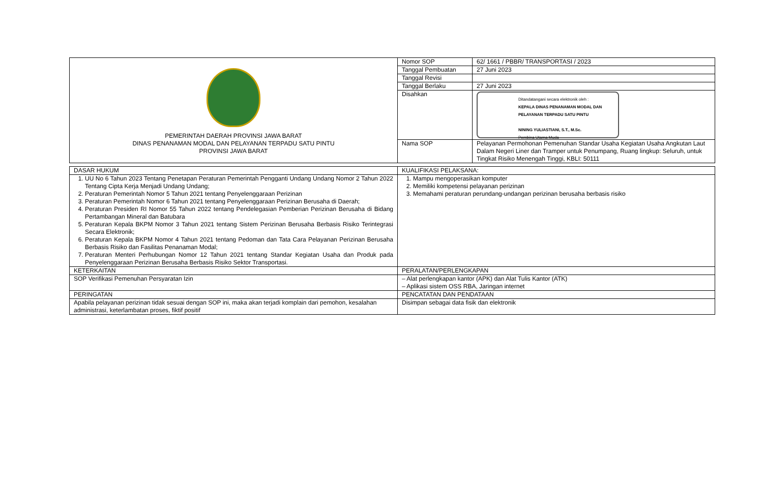| PEMERINTAH DAERAH PROVINSI JAWA BARAT DINAS PENANAMAN MODAL DAN PELAYANAN TERPADU SATU PINTU PROVINSI JAWA BARAT | Nomor SOP | 62/ 1661 / PBBR/ TRANSPORTASI / 2023 |
| | Tanggal Pembuatan | 27 Juni 2023 |
| | Tanggal Revisi | |
| | Tanggal Berlaku | 27 Juni 2023 |
| | Disahkan | Ditandatangani secara elektronik oleh : KEPALA DINAS PENANAMAN MODAL DAN PELAYANAN TERPADU SATU PINTU NINING YULIASTIANI, S.T., M.Sc. Pembina Utama Muda |
| | Nama SOP | Pelayanan Permohonan Pemenuhan Standar Usaha Kegiatan Usaha Angkutan Laut Dalam Negeri Liner dan Tramper untuk Penumpang, Ruang lingkup: Seluruh, untuk Tingkat Risiko Menengah Tinggi, KBLI: 50111 |
| DASAR HUKUM | KUALIFIKASI PELAKSANA: |
| 1. UU No 6 Tahun 2023 Tentang Penetapan Peraturan Pemerintah Pengganti Undang Undang Nomor 2 Tahun 2022 Tentang Cipta Kerja Menjadi Undang Undang; 2. Peraturan Pemerintah Nomor 5 Tahun 2021 tentang Penyelenggaraan Perizinan 3. Peraturan Pemerintah Nomor 6 Tahun 2021 tentang Penyelenggaraan Perizinan Berusaha di Daerah; 4. Peraturan Presiden RI Nomor 55 Tahun 2022 tentang Pendelegasian Pemberian Perizinan Berusaha di Bidang Pertambangan Mineral dan Batubara 5. Peraturan Kepala BKPM Nomor 3 Tahun 2021 tentang Sistem Perizinan Berusaha Berbasis Risiko Terintegrasi Secara Elektronik; 6. Peraturan Kepala BKPM Nomor 4 Tahun 2021 tentang Pedoman dan Tata Cara Pelayanan Perizinan Berusaha Berbasis Risiko dan Fasilitas Penanaman Modal; 7. Peraturan Menteri Perhubungan Nomor 12 Tahun 2021 tentang Standar Kegiatan Usaha dan Produk pada Penyelenggaraan Perizinan Berusaha Berbasis Risiko Sektor Transportasi. | 1. Mampu mengoperasikan komputer 2. Memiliki kompetensi pelayanan perizinan 3. Memahami peraturan perundang-undangan perizinan berusaha berbasis risiko |
| KETERKAITAN | PERALATAN/PERLENGKAPAN |
| SOP Verifikasi Pemenuhan Persyaratan Izin | – Alat perlengkapan kantor (APK) dan Alat Tulis Kantor (ATK) – Aplikasi sistem OSS RBA, Jaringan internet |
| PERINGATAN | PENCATATAN DAN PENDATAAN |
| Apabila pelayanan perizinan tidak sesuai dengan SOP ini, maka akan terjadi komplain dari pemohon, kesalahan administrasi, keterlambatan proses, fiktif positif | Disimpan sebagai data fisik dan elektronik |